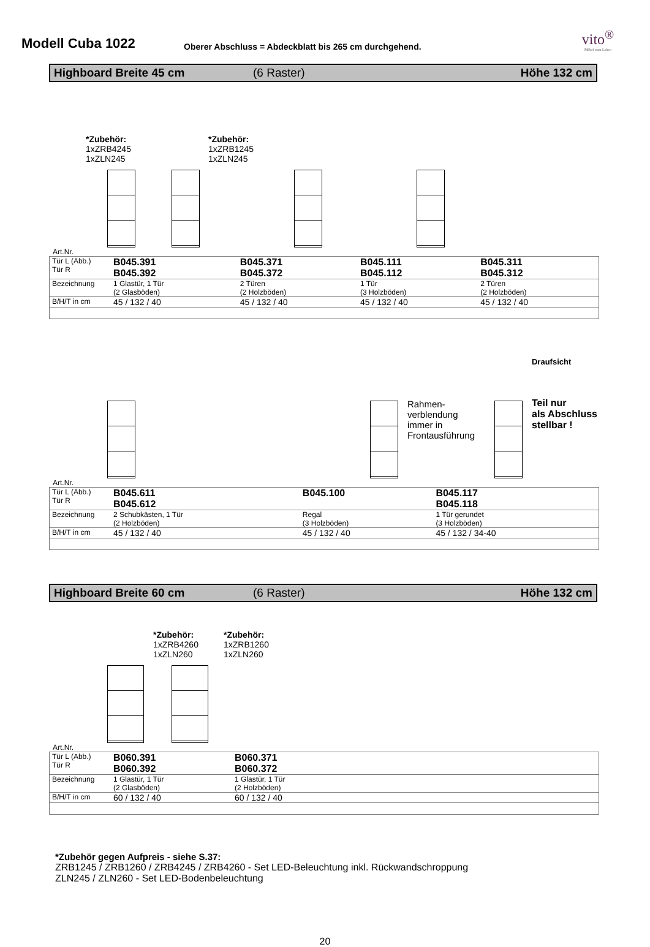Modell Cuba 1022
Oberer Abschluss = Abdeckblatt bis 265 cm durchgehend.
vito<sup>®</sup>
Möbel zum Leben
Highboard Breite 45 cm (6 Raster) Höhe 132 cm
*Zubehör:
1xZRB4245
1xZLN245
*Zubehör:
1xZRB1245
1xZLN245
Art.Nr.
| Tür L (Abb.) Tür R | B045.391 B045.392 | B045.371 B045.372 | B045.111 B045.112 | B045.311 B045.312 |
| Bezeichnung | 1 Glastür, 1 Tür (2 Glasböden) | 2 Türen (2 Holzböden) | 1 Tür (3 Holzböden) | 2 Türen (2 Holzböden) |
| B/H/T in cm | 45 / 132 / 40 | 45 / 132 / 40 | 45 / 132 / 40 | 45 / 132 / 40 |
Rahmen-
verblendung
immer in
Frontausführung
Draufsicht
Teil nur
als Abschluss
stellbar !
Art.Nr.
| Tür L (Abb.) Tür R | B045.611 B045.612 | B045.100 | B045.117 B045.118 |
| Bezeichnung | 2 Schubkästen, 1 Tür (2 Holzböden) | Regal (3 Holzböden) | 1 Tür gerundet (3 Holzböden) |
| B/H/T in cm | 45 / 132 / 40 | 45 / 132 / 40 | 45 / 132 / 34-40 |
Highboard Breite 60 cm (6 Raster) Höhe 132 cm
*Zubehör:
1xZRB4260
1xZLN260
*Zubehör:
1xZRB1260
1xZLN260
Art.Nr.
| Tür L (Abb.) Tür R | B060.391 B060.392 | B060.371 B060.372 |
| Bezeichnung | 1 Glastür, 1 Tür (2 Glasböden) | 1 Glastür, 1 Tür (2 Holzböden) |
| B/H/T in cm | 60 / 132 / 40 | 60 / 132 / 40 |
*Zubehör gegen Aufpreis - siehe S.37:
ZRB1245 / ZRB1260 / ZRB4245 / ZRB4260 - Set LED-Beleuchtung inkl. Rückwandschroppung
ZLN245 / ZLN260 - Set LED-Bodenbeleuchtung
20